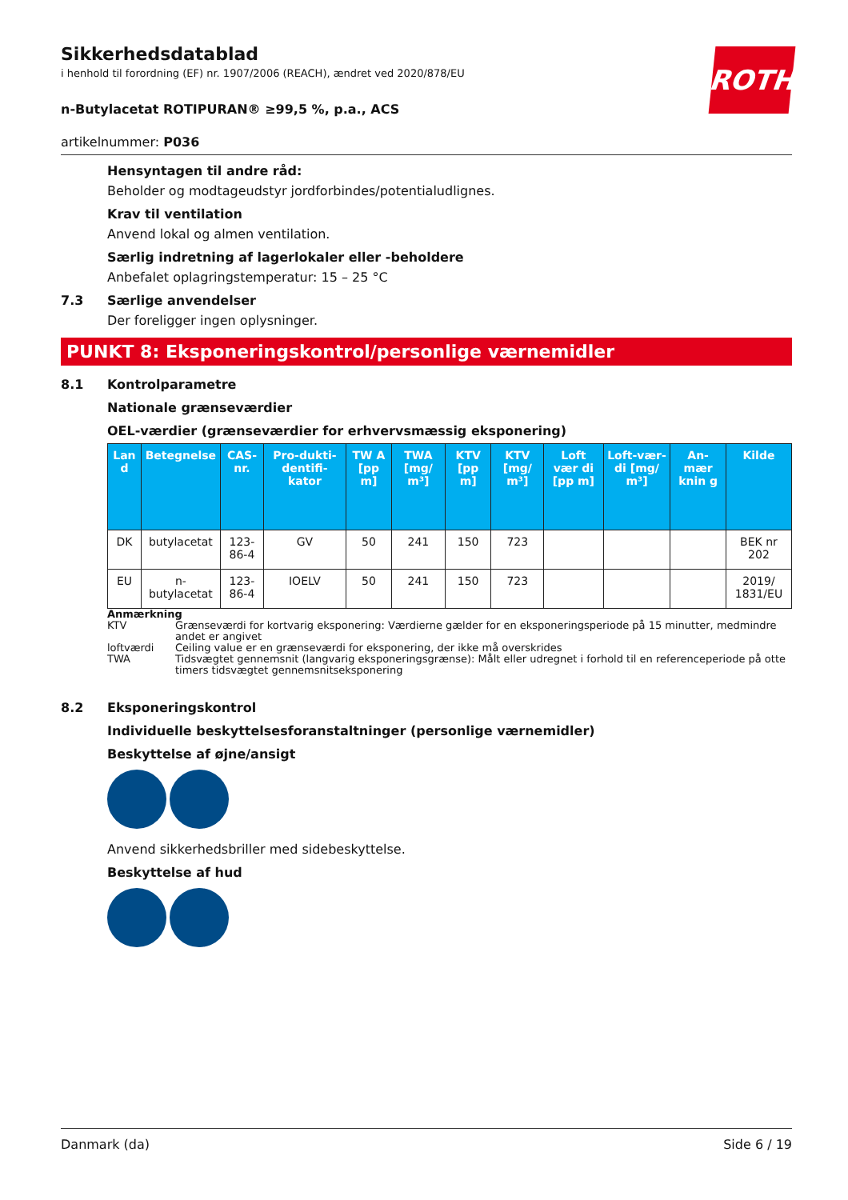ROTH
Sikkerhedsdatablad
i henhold til forordning (EF) nr. 1907/2006 (REACH), ændret ved 2020/878/EU
n-Butylacetat ROTIPURAN® ≥99,5 %, p.a., ACS
artikelnummer: P036
Hensyntagen til andre råd:
Beholder og modtageudstyr jordforbindes/potentialudlignes.
Krav til ventilation
Anvend lokal og almen ventilation.
Særlig indretning af lagerlokaler eller -beholdere
Anbefalet oplagringstemperatur: 15 – 25 °C
7.3 Særlige anvendelser
Der foreligger ingen oplysninger.
PUNKT 8: Eksponeringskontrol/personlige værnemidler
8.1 Kontrolparametre
Nationale grænseværdier
OEL-værdier (grænseværdier for erhvervsmæssig eksponering)
| Lan d | Betegnelse | CAS-nr. | Pro-dukti-dentifi-kator | TW A [pp m] | TWA [mg/ m³] | KTV [pp m] | KTV [mg/ m³] | Loft vær di [pp m] | Loft-vær-di [mg/ m³] | An-mær knin g | Kilde |
| --- | --- | --- | --- | --- | --- | --- | --- | --- | --- | --- | --- |
| DK | butylacetat | 123-86-4 | GV | 50 | 241 | 150 | 723 | | | | BEK nr 202 |
| EU | n-butylacetat | 123-86-4 | IOELV | 50 | 241 | 150 | 723 | | | | 2019/ 1831/EU |
Anmærkning
KTV Grænseværdi for kortvarig eksponering: Værdierne gælder for en eksponeringsperiode på 15 minutter, medmindre andet er angivet
loftværdi Ceiling value er en grænseværdi for eksponering, der ikke må overskrides
TWA Tidsvægtet gennemsnit (langvarig eksponeringsgrænse): Målt eller udregnet i forhold til en referenceperiode på otte timers tidsvægtet gennemsnitseksponering
8.2 Eksponeringskontrol
Individuelle beskyttelsesforanstaltninger (personlige værnemidler)
Beskyttelse af øjne/ansigt
Anvend sikkerhedsbriller med sidebeskyttelse.
Beskyttelse af hud
Danmark (da) Side 6 / 19